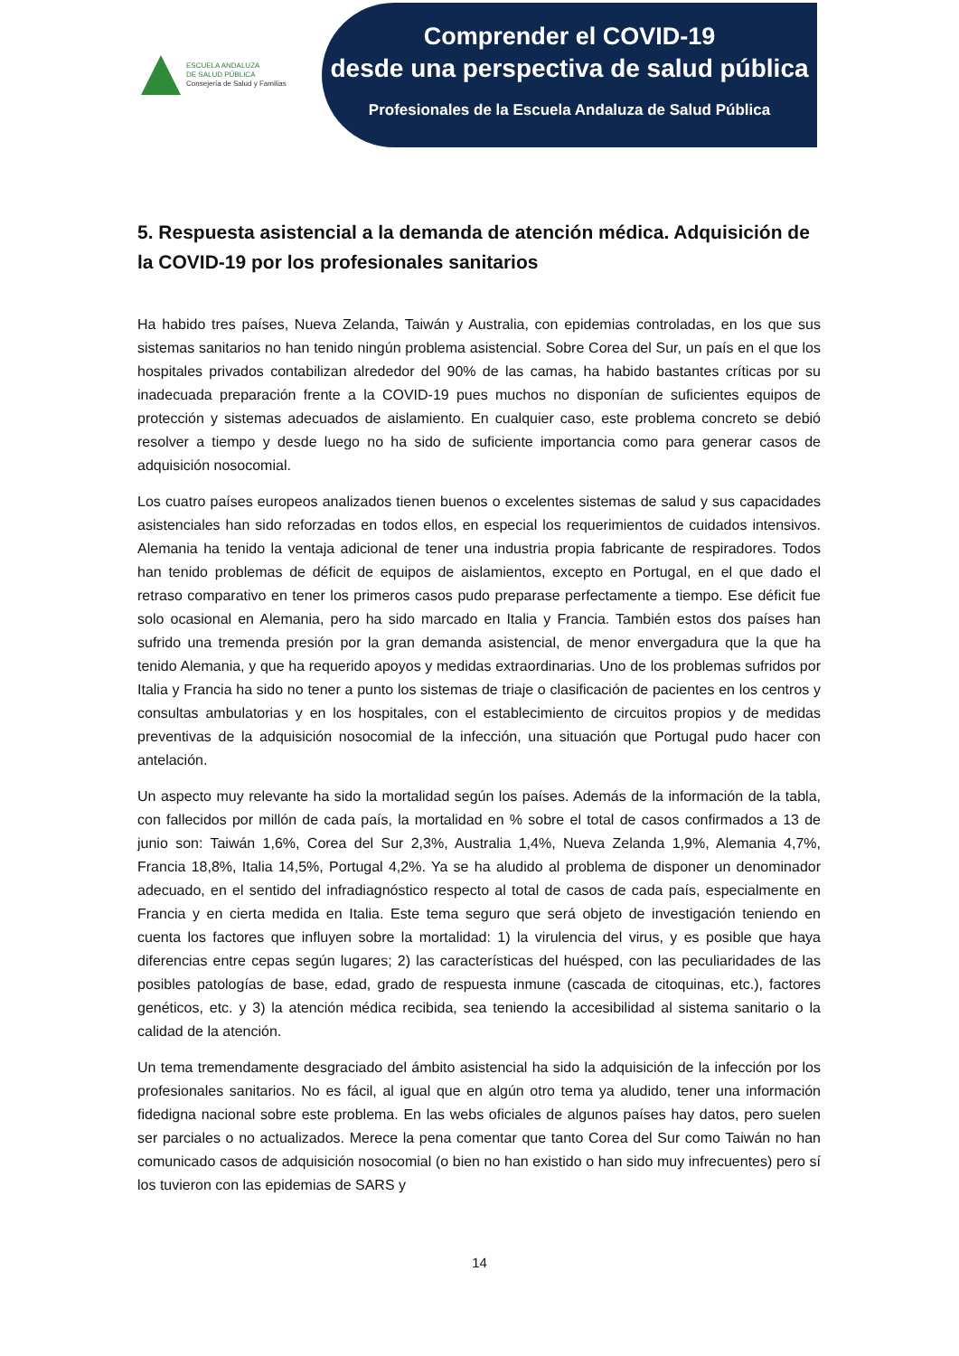ESCUELA ANDALUZA
DE SALUD PÚBLICA
Consejería de Salud y Familias
Comprender el COVID-19
desde una perspectiva de salud pública
Profesionales de la Escuela Andaluza de Salud Pública
5. Respuesta asistencial a la demanda de atención médica. Adquisición de la COVID-19 por los profesionales sanitarios
Ha habido tres países, Nueva Zelanda, Taiwán y Australia, con epidemias controladas, en los que sus sistemas sanitarios no han tenido ningún problema asistencial. Sobre Corea del Sur, un país en el que los hospitales privados contabilizan alrededor del 90% de las camas, ha habido bastantes críticas por su inadecuada preparación frente a la COVID-19 pues muchos no disponían de suficientes equipos de protección y sistemas adecuados de aislamiento. En cualquier caso, este problema concreto se debió resolver a tiempo y desde luego no ha sido de suficiente importancia como para generar casos de adquisición nosocomial.
Los cuatro países europeos analizados tienen buenos o excelentes sistemas de salud y sus capacidades asistenciales han sido reforzadas en todos ellos, en especial los requerimientos de cuidados intensivos. Alemania ha tenido la ventaja adicional de tener una industria propia fabricante de respiradores. Todos han tenido problemas de déficit de equipos de aislamientos, excepto en Portugal, en el que dado el retraso comparativo en tener los primeros casos pudo preparase perfectamente a tiempo. Ese déficit fue solo ocasional en Alemania, pero ha sido marcado en Italia y Francia. También estos dos países han sufrido una tremenda presión por la gran demanda asistencial, de menor envergadura que la que ha tenido Alemania, y que ha requerido apoyos y medidas extraordinarias. Uno de los problemas sufridos por Italia y Francia ha sido no tener a punto los sistemas de triaje o clasificación de pacientes en los centros y consultas ambulatorias y en los hospitales, con el establecimiento de circuitos propios y de medidas preventivas de la adquisición nosocomial de la infección, una situación que Portugal pudo hacer con antelación.
Un aspecto muy relevante ha sido la mortalidad según los países. Además de la información de la tabla, con fallecidos por millón de cada país, la mortalidad en % sobre el total de casos confirmados a 13 de junio son: Taiwán 1,6%, Corea del Sur 2,3%, Australia 1,4%, Nueva Zelanda 1,9%, Alemania 4,7%, Francia 18,8%, Italia 14,5%, Portugal 4,2%. Ya se ha aludido al problema de disponer un denominador adecuado, en el sentido del infradiagnóstico respecto al total de casos de cada país, especialmente en Francia y en cierta medida en Italia. Este tema seguro que será objeto de investigación teniendo en cuenta los factores que influyen sobre la mortalidad: 1) la virulencia del virus, y es posible que haya diferencias entre cepas según lugares; 2) las características del huésped, con las peculiaridades de las posibles patologías de base, edad, grado de respuesta inmune (cascada de citoquinas, etc.), factores genéticos, etc. y 3) la atención médica recibida, sea teniendo la accesibilidad al sistema sanitario o la calidad de la atención.
Un tema tremendamente desgraciado del ámbito asistencial ha sido la adquisición de la infección por los profesionales sanitarios. No es fácil, al igual que en algún otro tema ya aludido, tener una información fidedigna nacional sobre este problema. En las webs oficiales de algunos países hay datos, pero suelen ser parciales o no actualizados. Merece la pena comentar que tanto Corea del Sur como Taiwán no han comunicado casos de adquisición nosocomial (o bien no han existido o han sido muy infrecuentes) pero sí los tuvieron con las epidemias de SARS y
14